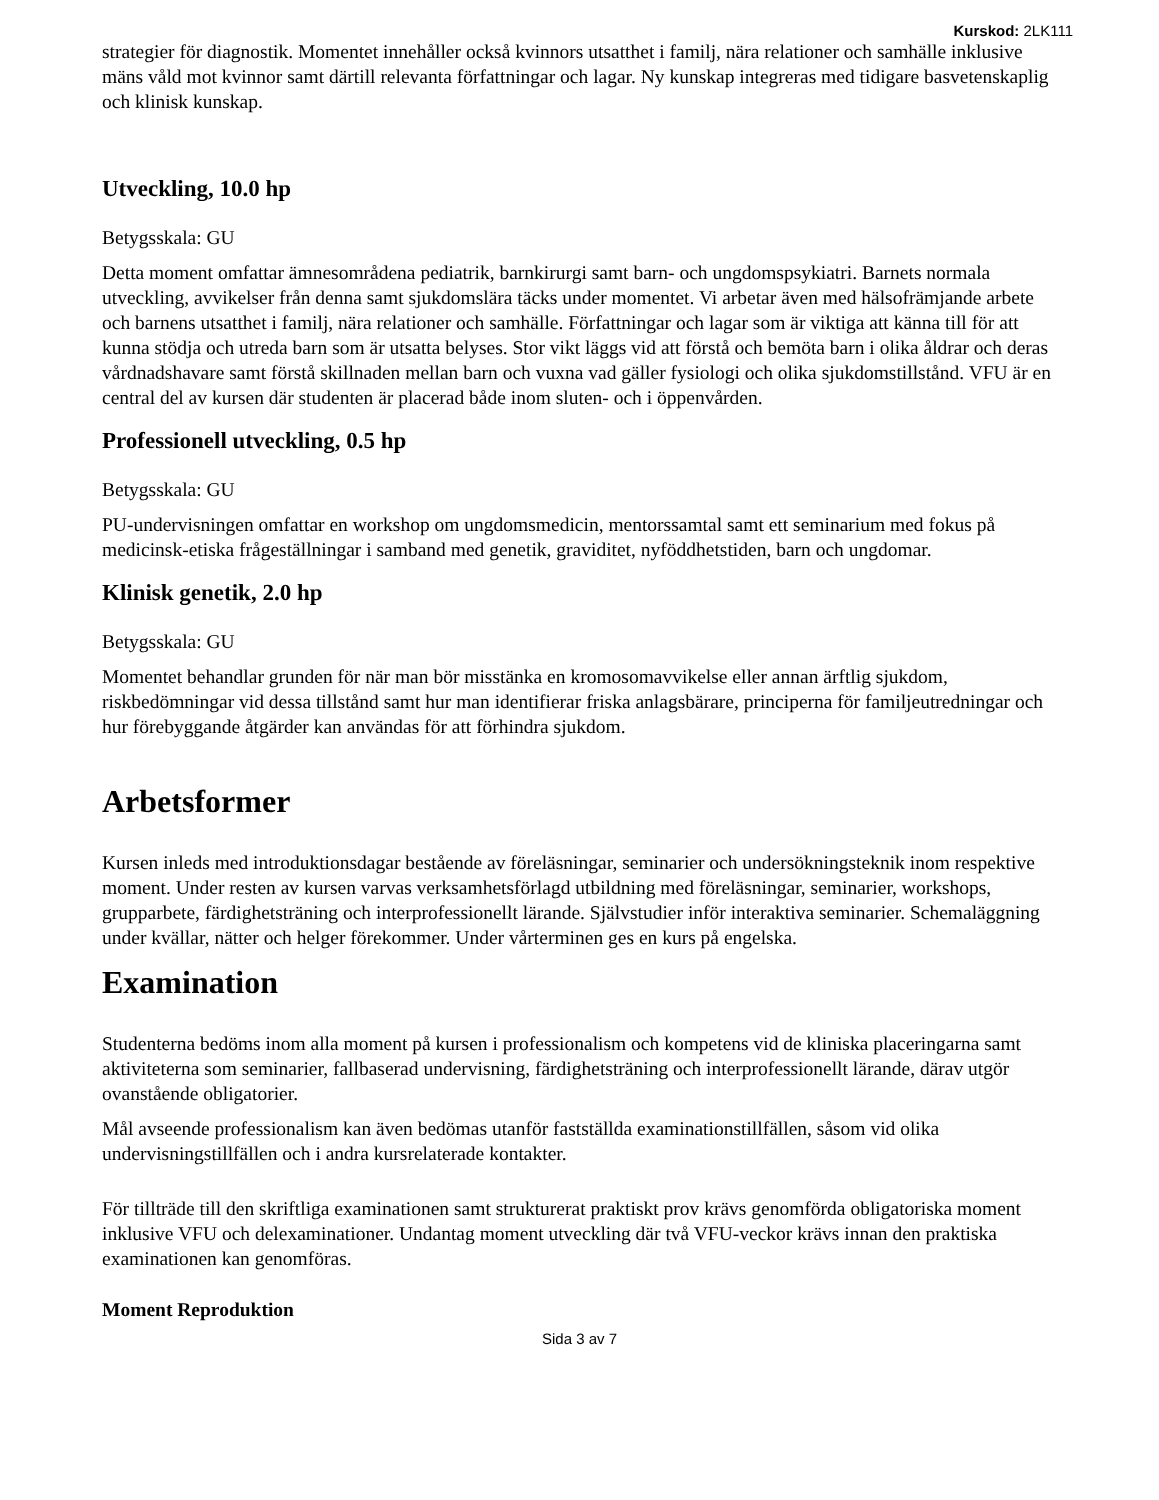Kurskod: 2LK111
strategier för diagnostik. Momentet innehåller också kvinnors utsatthet i familj, nära relationer och samhälle inklusive mäns våld mot kvinnor samt därtill relevanta författningar och lagar. Ny kunskap integreras med tidigare basvetenskaplig och klinisk kunskap.
Utveckling, 10.0 hp
Betygsskala: GU
Detta moment omfattar ämnesområdena pediatrik, barnkirurgi samt barn- och ungdomspsykiatri. Barnets normala utveckling, avvikelser från denna samt sjukdomslära täcks under momentet. Vi arbetar även med hälsofrämjande arbete och barnens utsatthet i familj, nära relationer och samhälle. Författningar och lagar som är viktiga att känna till för att kunna stödja och utreda barn som är utsatta belyses. Stor vikt läggs vid att förstå och bemöta barn i olika åldrar och deras vårdnadshavare samt förstå skillnaden mellan barn och vuxna vad gäller fysiologi och olika sjukdomstillstånd. VFU är en central del av kursen där studenten är placerad både inom sluten- och i öppenvården.
Professionell utveckling, 0.5 hp
Betygsskala: GU
PU-undervisningen omfattar en workshop om ungdomsmedicin, mentorssamtal samt ett seminarium med fokus på medicinsk-etiska frågeställningar i samband med genetik, graviditet, nyföddhetstiden, barn och ungdomar.
Klinisk genetik, 2.0 hp
Betygsskala: GU
Momentet behandlar grunden för när man bör misstänka en kromosomavvikelse eller annan ärftlig sjukdom, riskbedömningar vid dessa tillstånd samt hur man identifierar friska anlagsbärare, principerna för familjeutredningar och hur förebyggande åtgärder kan användas för att förhindra sjukdom.
Arbetsformer
Kursen inleds med introduktionsdagar bestående av föreläsningar, seminarier och undersökningsteknik inom respektive moment. Under resten av kursen varvas verksamhetsförlagd utbildning med föreläsningar, seminarier, workshops, grupparbete, färdighetsträning och interprofessionellt lärande. Självstudier inför interaktiva seminarier. Schemaläggning under kvällar, nätter och helger förekommer. Under vårterminen ges en kurs på engelska.
Examination
Studenterna bedöms inom alla moment på kursen i professionalism och kompetens vid de kliniska placeringarna samt aktiviteterna som seminarier, fallbaserad undervisning, färdighetsträning och interprofessionellt lärande, därav utgör ovanstående obligatorier.
Mål avseende professionalism kan även bedömas utanför fastställda examinationstillfällen, såsom vid olika undervisningstillfällen och i andra kursrelaterade kontakter.
För tillträde till den skriftliga examinationen samt strukturerat praktiskt prov krävs genomförda obligatoriska moment inklusive VFU och delexaminationer. Undantag moment utveckling där två VFU-veckor krävs innan den praktiska examinationen kan genomföras.
Moment Reproduktion
Sida 3 av 7